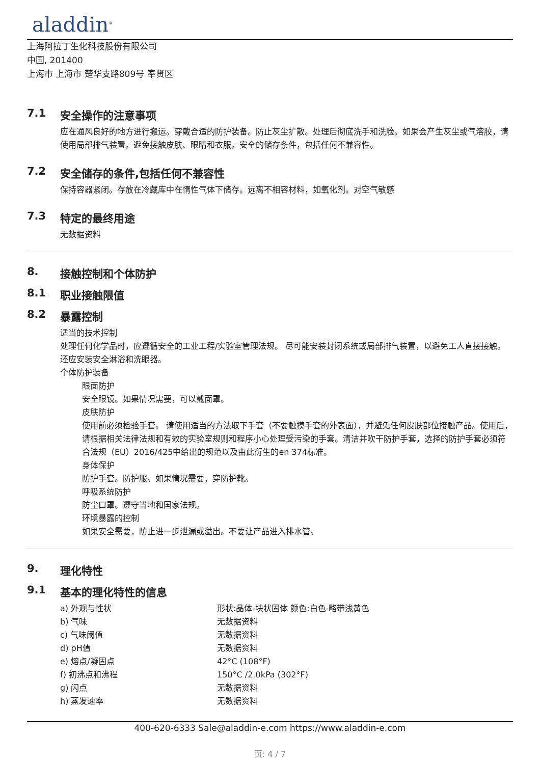aladdin<sup>®</sup>
上海阿拉丁生化科技股份有限公司
中国, 201400
上海市 上海市 楚华支路809号 奉贤区
7.1 安全操作的注意事项
应在通风良好的地方进行搬运。穿戴合适的防护装备。防止灰尘扩散。处理后彻底洗手和洗脸。如果会产生灰尘或气溶胶，请使用局部排气装置。避免接触皮肤、眼睛和衣服。安全的储存条件，包括任何不兼容性。
7.2 安全储存的条件,包括任何不兼容性
保持容器紧闭。存放在冷藏库中在惰性气体下储存。远离不相容材料，如氧化剂。对空气敏感
7.3 特定的最终用途
无数据资料
8. 接触控制和个体防护
8.1 职业接触限值
8.2 暴露控制
适当的技术控制
处理任何化学品时，应遵循安全的工业工程/实验室管理法规。 尽可能安装封闭系统或局部排气装置，以避免工人直接接触。还应安装安全淋浴和洗眼器。
个体防护装备
眼面防护
安全眼镜。如果情况需要，可以戴面罩。
皮肤防护
使用前必须检验手套。 请使用适当的方法取下手套（不要触摸手套的外表面），并避免任何皮肤部位接触产品。使用后，请根据相关法律法规和有效的实验室规则和程序小心处理受污染的手套。清洁并吹干防护手套，选择的防护手套必须符合法规（EU）2016/425中给出的规范以及由此衍生的en 374标准。
身体保护
防护手套。防护服。如果情况需要，穿防护靴。
呼吸系统防护
防尘口罩。遵守当地和国家法规。
环境暴露的控制
如果安全需要，防止进一步泄漏或溢出。不要让产品进入排水管。
9. 理化特性
9.1 基本的理化特性的信息
| a) 外观与性状 | 形状:晶体-块状固体 颜色:白色-略带浅黄色 |
| b) 气味 | 无数据资料 |
| c) 气味阈值 | 无数据资料 |
| d) pH值 | 无数据资料 |
| e) 熔点/凝固点 | 42°C (108°F) |
| f) 初沸点和沸程 | 150°C /2.0kPa (302°F) |
| g) 闪点 | 无数据资料 |
| h) 蒸发速率 | 无数据资料 |
400-620-6333 Sale@aladdin-e.com https://www.aladdin-e.com
页: 4 / 7